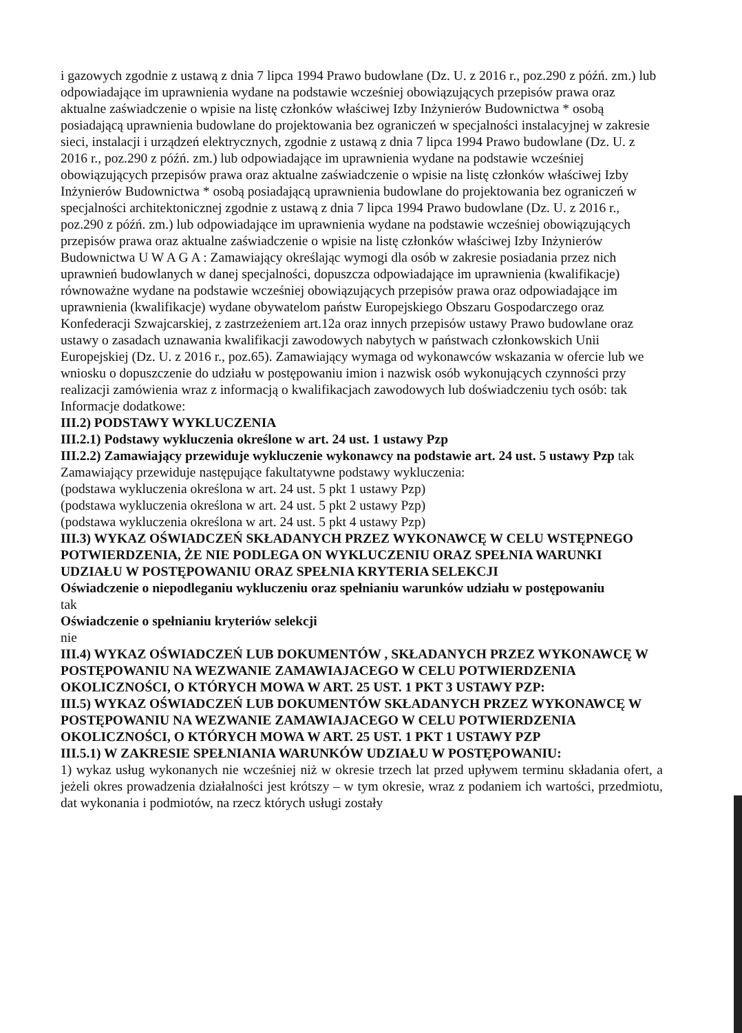i gazowych zgodnie z ustawą z dnia 7 lipca 1994 Prawo budowlane (Dz. U. z 2016 r., poz.290 z późń. zm.) lub odpowiadające im uprawnienia wydane na podstawie wcześniej obowiązujących przepisów prawa oraz aktualne zaświadczenie o wpisie na listę członków właściwej Izby Inżynierów Budownictwa * osobą posiadającą uprawnienia budowlane do projektowania bez ograniczeń w specjalności instalacyjnej w zakresie sieci, instalacji i urządzeń elektrycznych, zgodnie z ustawą z dnia 7 lipca 1994 Prawo budowlane (Dz. U. z 2016 r., poz.290 z późń. zm.) lub odpowiadające im uprawnienia wydane na podstawie wcześniej obowiązujących przepisów prawa oraz aktualne zaświadczenie o wpisie na listę członków właściwej Izby Inżynierów Budownictwa * osobą posiadającą uprawnienia budowlane do projektowania bez ograniczeń w specjalności architektonicznej zgodnie z ustawą z dnia 7 lipca 1994 Prawo budowlane (Dz. U. z 2016 r., poz.290 z późń. zm.) lub odpowiadające im uprawnienia wydane na podstawie wcześniej obowiązujących przepisów prawa oraz aktualne zaświadczenie o wpisie na listę członków właściwej Izby Inżynierów Budownictwa U W A G A : Zamawiający określając wymogi dla osób w zakresie posiadania przez nich uprawnień budowlanych w danej specjalności, dopuszcza odpowiadające im uprawnienia (kwalifikacje) równoważne wydane na podstawie wcześniej obowiązujących przepisów prawa oraz odpowiadające im uprawnienia (kwalifikacje) wydane obywatelom państw Europejskiego Obszaru Gospodarczego oraz Konfederacji Szwajcarskiej, z zastrzeżeniem art.12a oraz innych przepisów ustawy Prawo budowlane oraz ustawy o zasadach uznawania kwalifikacji zawodowych nabytych w państwach członkowskich Unii Europejskiej (Dz. U. z 2016 r., poz.65). Zamawiający wymaga od wykonawców wskazania w ofercie lub we wniosku o dopuszczenie do udziału w postępowaniu imion i nazwisk osób wykonujących czynności przy realizacji zamówienia wraz z informacją o kwalifikacjach zawodowych lub doświadczeniu tych osób: tak
Informacje dodatkowe:
III.2) PODSTAWY WYKLUCZENIA
III.2.1) Podstawy wykluczenia określone w art. 24 ust. 1 ustawy Pzp
III.2.2) Zamawiający przewiduje wykluczenie wykonawcy na podstawie art. 24 ust. 5 ustawy Pzp tak
Zamawiający przewiduje następujące fakultatywne podstawy wykluczenia:
(podstawa wykluczenia określona w art. 24 ust. 5 pkt 1 ustawy Pzp)
(podstawa wykluczenia określona w art. 24 ust. 5 pkt 2 ustawy Pzp)
(podstawa wykluczenia określona w art. 24 ust. 5 pkt 4 ustawy Pzp)
III.3) WYKAZ OŚWIADCZEŃ SKŁADANYCH PRZEZ WYKONAWCĘ W CELU WSTĘPNEGO POTWIERDZENIA, ŻE NIE PODLEGA ON WYKLUCZENIU ORAZ SPEŁNIA WARUNKI UDZIAŁU W POSTĘPOWANIU ORAZ SPEŁNIA KRYTERIA SELEKCJI
Oświadczenie o niepodleganiu wykluczeniu oraz spełnianiu warunków udziału w postępowaniu
tak
Oświadczenie o spełnianiu kryteriów selekcji
nie
III.4) WYKAZ OŚWIADCZEŃ LUB DOKUMENTÓW , SKŁADANYCH PRZEZ WYKONAWCĘ W POSTĘPOWANIU NA WEZWANIE ZAMAWIAJACEGO W CELU POTWIERDZENIA OKOLICZNOŚCI, O KTÓRYCH MOWA W ART. 25 UST. 1 PKT 3 USTAWY PZP:
III.5) WYKAZ OŚWIADCZEŃ LUB DOKUMENTÓW SKŁADANYCH PRZEZ WYKONAWCĘ W POSTĘPOWANIU NA WEZWANIE ZAMAWIAJACEGO W CELU POTWIERDZENIA OKOLICZNOŚCI, O KTÓRYCH MOWA W ART. 25 UST. 1 PKT 1 USTAWY PZP
III.5.1) W ZAKRESIE SPEŁNIANIA WARUNKÓW UDZIAŁU W POSTĘPOWANIU:
1) wykaz usług wykonanych nie wcześniej niż w okresie trzech lat przed upływem terminu składania ofert, a jeżeli okres prowadzenia działalności jest krótszy – w tym okresie, wraz z podaniem ich wartości, przedmiotu, dat wykonania i podmiotów, na rzecz których usługi zostały